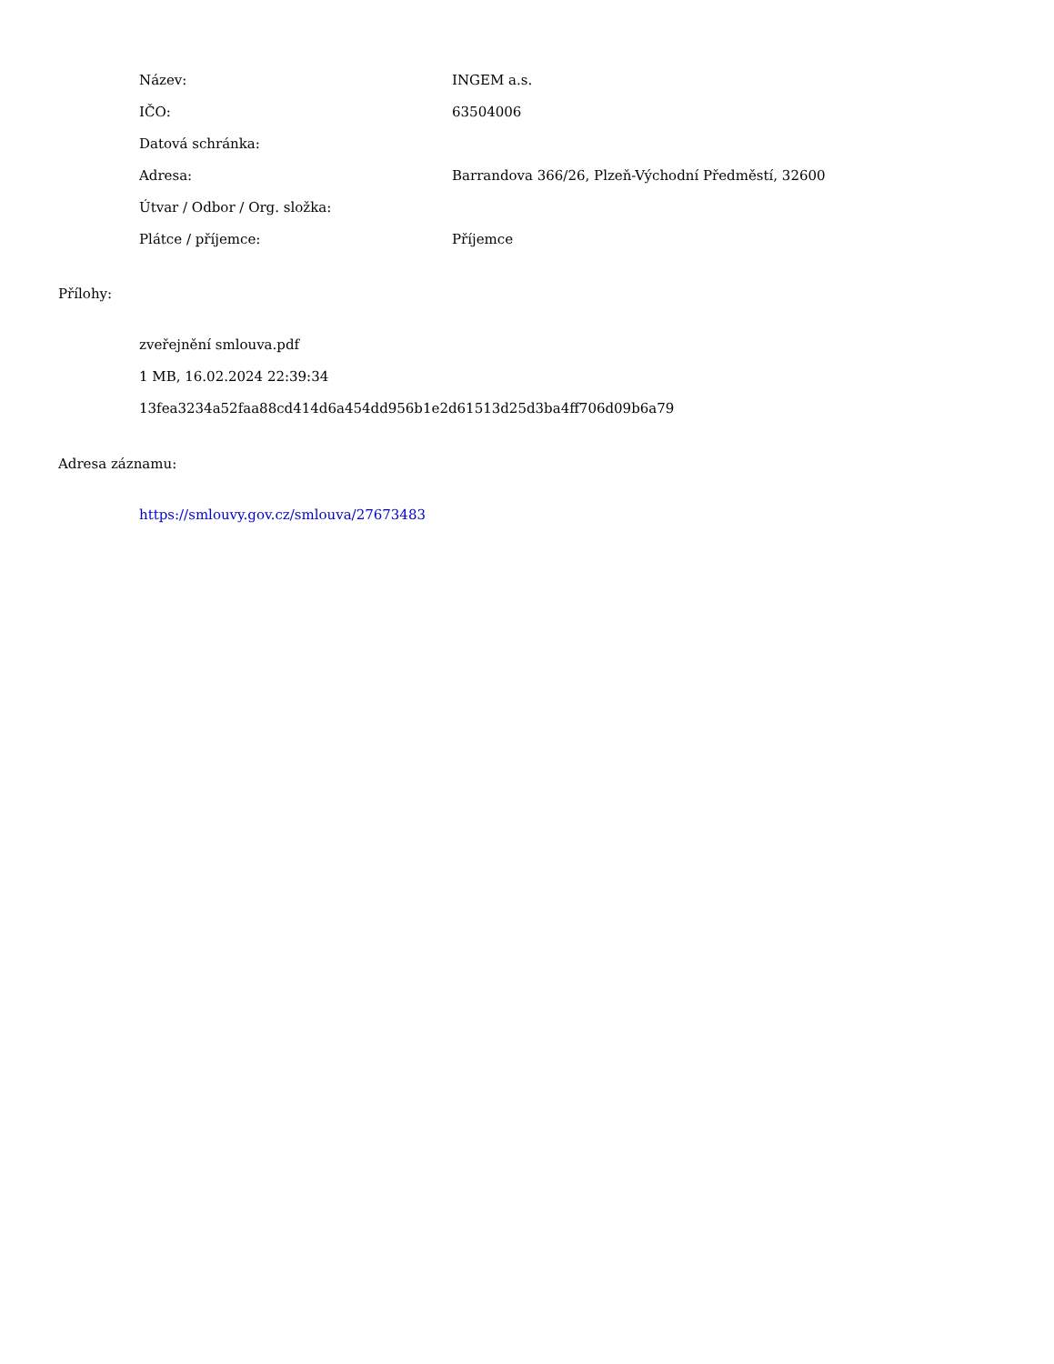| Název: | INGEM a.s. |
| IČO: | 63504006 |
| Datová schránka: | |
| Adresa: | Barrandova 366/26, Plzeň-Východní Předměstí, 32600 |
| Útvar / Odbor / Org. složka: | |
| Plátce / příjemce: | Příjemce |
Přílohy:
zveřejnění smlouva.pdf
1 MB, 16.02.2024 22:39:34
13fea3234a52faa88cd414d6a454dd956b1e2d61513d25d3ba4ff706d09b6a79
Adresa záznamu:
https://smlouvy.gov.cz/smlouva/27673483